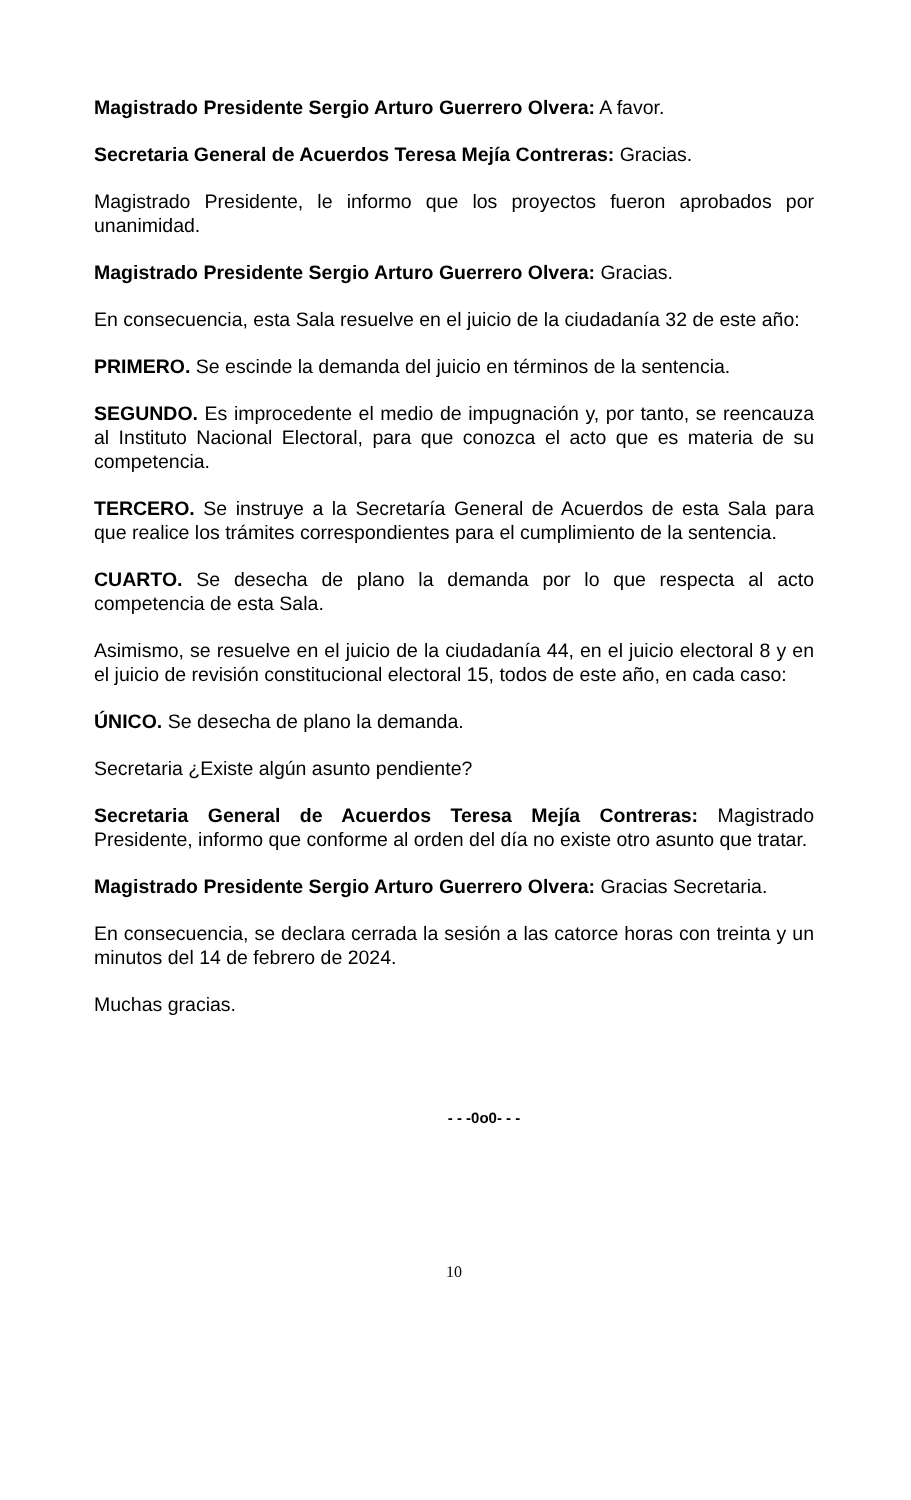Magistrado Presidente Sergio Arturo Guerrero Olvera: A favor.
Secretaria General de Acuerdos Teresa Mejía Contreras: Gracias.
Magistrado Presidente, le informo que los proyectos fueron aprobados por unanimidad.
Magistrado Presidente Sergio Arturo Guerrero Olvera: Gracias.
En consecuencia, esta Sala resuelve en el juicio de la ciudadanía 32 de este año:
PRIMERO. Se escinde la demanda del juicio en términos de la sentencia.
SEGUNDO. Es improcedente el medio de impugnación y, por tanto, se reencauza al Instituto Nacional Electoral, para que conozca el acto que es materia de su competencia.
TERCERO. Se instruye a la Secretaría General de Acuerdos de esta Sala para que realice los trámites correspondientes para el cumplimiento de la sentencia.
CUARTO. Se desecha de plano la demanda por lo que respecta al acto competencia de esta Sala.
Asimismo, se resuelve en el juicio de la ciudadanía 44, en el juicio electoral 8 y en el juicio de revisión constitucional electoral 15, todos de este año, en cada caso:
ÚNICO. Se desecha de plano la demanda.
Secretaria ¿Existe algún asunto pendiente?
Secretaria General de Acuerdos Teresa Mejía Contreras: Magistrado Presidente, informo que conforme al orden del día no existe otro asunto que tratar.
Magistrado Presidente Sergio Arturo Guerrero Olvera: Gracias Secretaria.
En consecuencia, se declara cerrada la sesión a las catorce horas con treinta y un minutos del 14 de febrero de 2024.
Muchas gracias.
- - -0o0- - -
10